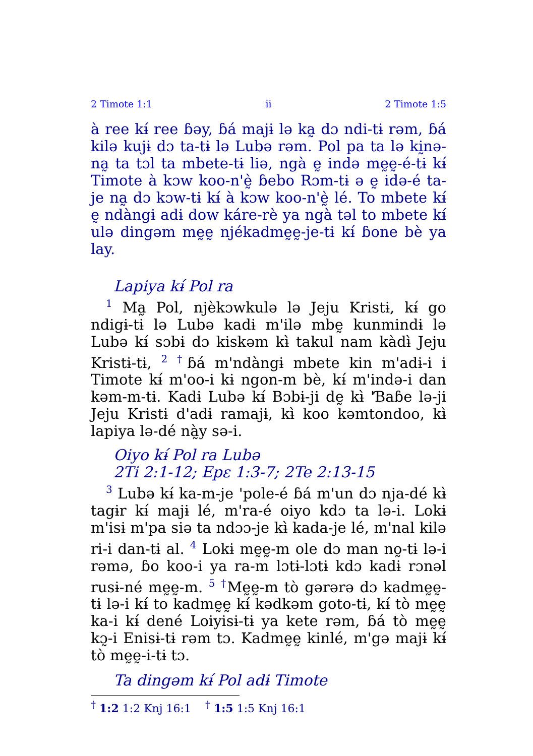2 Timote 1:1 ii 2 Timote 1:5
à ree kɨ́ ree ɓəy, ɓá majɨ lə ka̰ dɔ ndi-tɨ rəm, ɓá kilə kujɨ dɔ ta-tɨ lə Lubə rəm. Pol pa ta lə kḭnə-na̰ ta tɔl ta mbete-tɨ liə, ngà ḛ ində mḛḛ-é-tɨ kɨ́ Timote à kɔw koo-n'ḛ̀ ɓebo Rɔm-tɨ ə ḛ idə-é ta-je na̰ dɔ kɔw-tɨ kɨ́ à kɔw koo-n'ḛ̀ lé. To mbete kɨ́ ḛ ndàngɨ adɨ dow káre-rè ya ngà təl to mbete kɨ́ ulə dingəm mḛḛ njékadmḛḛ-je-tɨ kɨ́ ɓone bè ya lay.
Lapiya kɨ́ Pol ra
<sup>1</sup> Ma̰ Pol, njèkɔwkulə lə Jeju Kristɨ, kɨ́ go ndigɨ-tɨ lə Lubə kadɨ m'ilə mbḛ kunmindɨ lə Lubə kɨ́ sɔbɨ dɔ kiskəm kɨ̀ takul nam kàdɨ̀ Jeju Kristɨ-tɨ, <sup>2</sup> <sup>†</sup>ɓá m'ndàngɨ mbete kin m'adɨ-i i Timote kɨ́ m'oo-i kɨ ngon-m bè, kɨ́ m'ində-i dan kəm-m-tɨ. Kadɨ Lubə kɨ́ Bɔbɨ-ji dḛ kɨ̀ 'Ɓaɓe lə-ji Jeju Kristɨ d'adɨ ramajɨ, kɨ̀ koo kəmtondoo, kɨ̀ lapiya lə-dé nà̰y sə-i.
Oiyo kɨ́ Pol ra Lubə
2Ti 2:1-12; Epɛ 1:3-7; 2Te 2:13-15
<sup>3</sup> Lubə kɨ́ ka-m-je 'pole-é ɓá m'un dɔ nja-dé kɨ̀ tagɨr kɨ́ majɨ lé, m'ra-é oiyo kdɔ ta lə-i. Lokɨ m'isɨ m'pa siə ta ndɔɔ-je kɨ̀ kada-je lé, m'nal kilə ri-i dan-tɨ al. <sup>4</sup> Lokɨ mḛḛ-m ole dɔ man no̰-tɨ lə-i rəmə, ɓo koo-i ya ra-m lɔtɨ-lɔtɨ kdɔ kadɨ rɔnəl rusɨ-né mḛḛ-m. <sup>5</sup> <sup>†</sup>Mḛḛ-m tò gərərə dɔ kadmḛḛ-tɨ lə-i kɨ́ to kadmḛḛ kɨ́ kədkəm goto-tɨ, kɨ́ tò mḛḛ ka-i kɨ́ dené Loiyisɨ-tɨ ya kete rəm, ɓá tò mḛḛ kɔ̰-i Enisɨ-tɨ rəm tɔ. Kadmḛḛ kinlé, m'gə majɨ kɨ́ tò mḛḛ-i-tɨ tɔ.
Ta dingəm kɨ́ Pol adɨ Timote
<sup>†</sup> 1:2 1:2 Knj 16:1 <sup>†</sup> 1:5 1:5 Knj 16:1